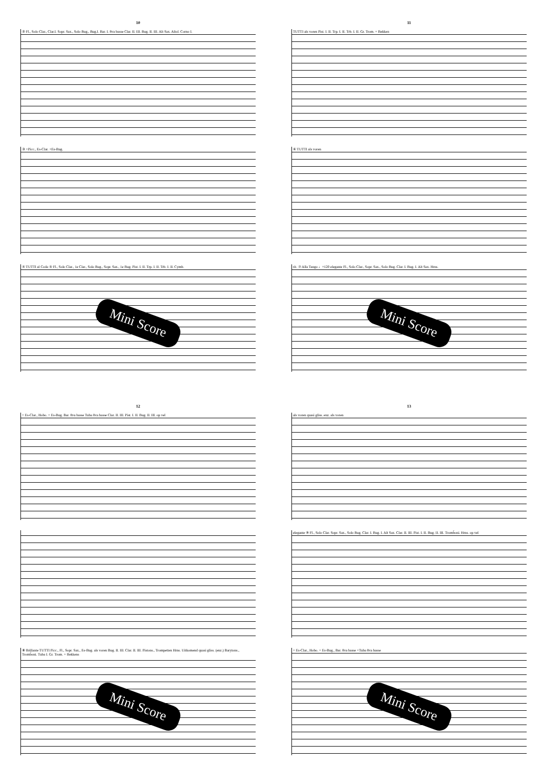10
② Fl., Solo Clar., Clar.I. Sopr. Sax., Solo Bug., Bug.I. Bar. I. 8va basse Clar. II. III. Bug. II. III. Alt Sax. Altol. Corno I.
③ +Picc., Es-Clar. +Es-Bug.
④ TUTTI al Coda ⑤ Fl., Solo Clar., 1e Clar., Solo Bug., Sopr. Sax., 1e Bug. Pist. I. II. Trp. I. II. Trb. I. II. Cymb.
Mini Score
11
TUTTI als voren Pist. I. II. Trp. I. II. Trb. I. II. Gr. Trom. + Bekken
⑥ TUTTI als voren
rit. ⑦ Alla Tango ♩=120 elegante Fl., Solo Clar., Sopr. Sax., Solo Bug. Clar. I. Bug. I. Alt Sax. Hrns.
Mini Score
12
+ Es-Clar., Hobo. + Es-Bug. Bar. 8va basse Tuba 8va basse Clar. II. III. Pist. I. II. Bug. II. III. op vel
⑧ Brillante TUTTI Picc., Fl., Sopr. Sax., Es-Bug. als voren Bug. II. III. Clar. II. III. Pistons., Trompetten Hrns. Uitkomend quasi gliss. (enz.) Barytons., Tromb̂oni. Tuba I. Gr. Trom. + Bekkens
Mini Score
13
als voren quasi gliss. enz. als voren
elegante ⑨ Fl., Solo Clar. Sopr. Sax., Solo Bug. Clar. I. Bug. I. Alt Sax. Clar. II. III. Pist. I. II. Bug. II. III. Tromb̂oni. Hrns. op vel
+ Es-Clar., Hobo. + Es-Bug., Bar. 8va basse +Tuba 8va basse
Mini Score